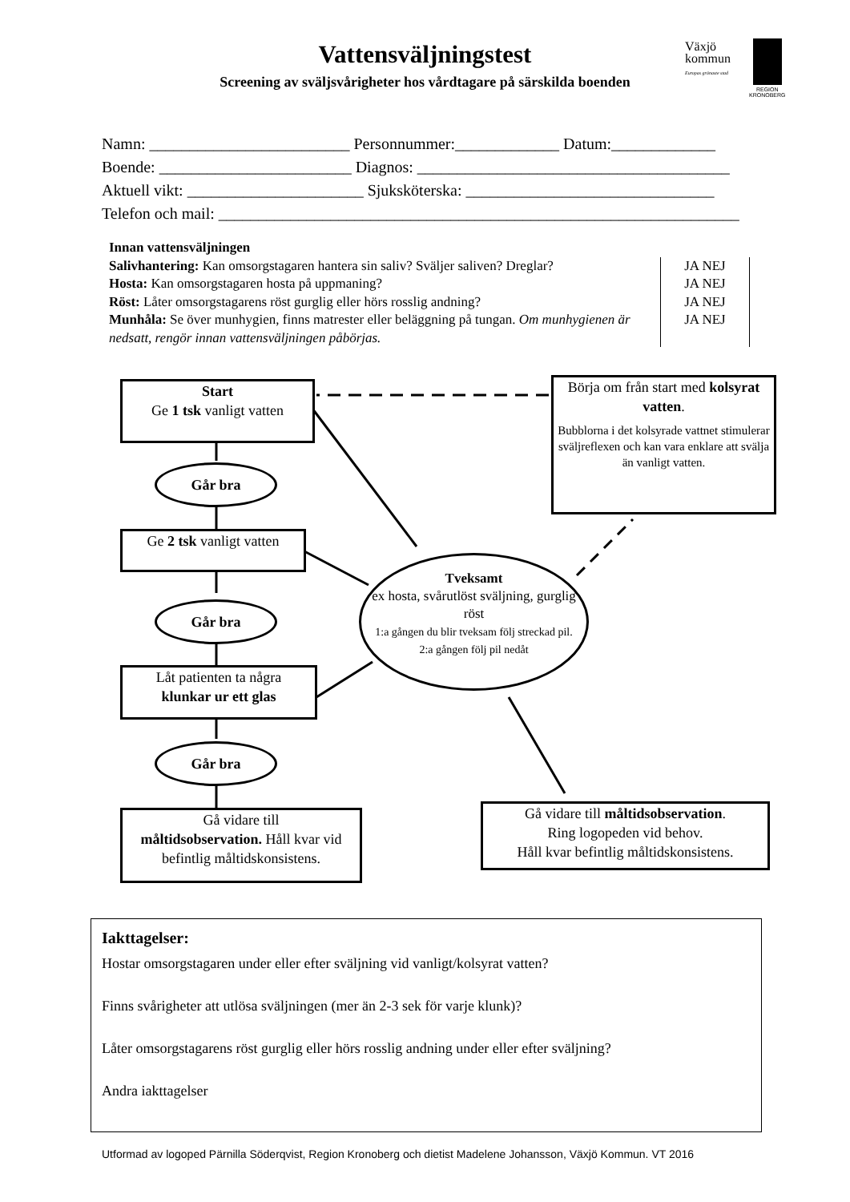Vattensväljningstest
Screening av sväljsvårigheter hos vårdtagare på särskilda boenden
Växjö
kommun
Europas grönaste stad
REGION
KRONOBERG
Namn: _________________________ Personnummer:_____________ Datum:_____________ Boende: ________________________ Diagnos: _______________________________________ Aktuell vikt: ______________________ Sjuksköterska: _______________________________ Telefon och mail: _________________________________________________________________
Innan vattensväljningen
| Salivhantering: Kan omsorgstagaren hantera sin saliv? Sväljer saliven? Dreglar? | JA NEJ |
| Hosta: Kan omsorgstagaren hosta på uppmaning? | JA NEJ |
| Röst: Låter omsorgstagarens röst gurglig eller hörs rosslig andning? | JA NEJ |
| Munhåla: Se över munhygien, finns matrester eller beläggning på tungan. Om munhygienen är nedsatt, rengör innan vattensväljningen påbörjas. | JA NEJ |
Start
Ge 1 tsk vanligt vatten
Går bra
Ge 2 tsk vanligt vatten
Går bra
Låt patienten ta några
klunkar ur ett glas
Går bra
Gå vidare till
måltidsobservation. Håll kvar vid befintlig måltidskonsistens.
Tveksamt
ex hosta, svårutlöst sväljning, gurglig röst
1:a gången du blir tveksam följ streckad pil.
2:a gången följ pil nedåt
Börja om från start med kolsyrat vatten.
Bubblorna i det kolsyrade vattnet stimulerar sväljreflexen och kan vara enklare att svälja än vanligt vatten.
Gå vidare till måltidsobservation.
Ring logopeden vid behov.
Håll kvar befintlig måltidskonsistens.
Iakttagelser:
Hostar omsorgstagaren under eller efter sväljning vid vanligt/kolsyrat vatten?
Finns svårigheter att utlösa sväljningen (mer än 2-3 sek för varje klunk)?
Låter omsorgstagarens röst gurglig eller hörs rosslig andning under eller efter sväljning?
Andra iakttagelser
Utformad av logoped Pärnilla Söderqvist, Region Kronoberg och dietist Madelene Johansson, Växjö Kommun. VT 2016